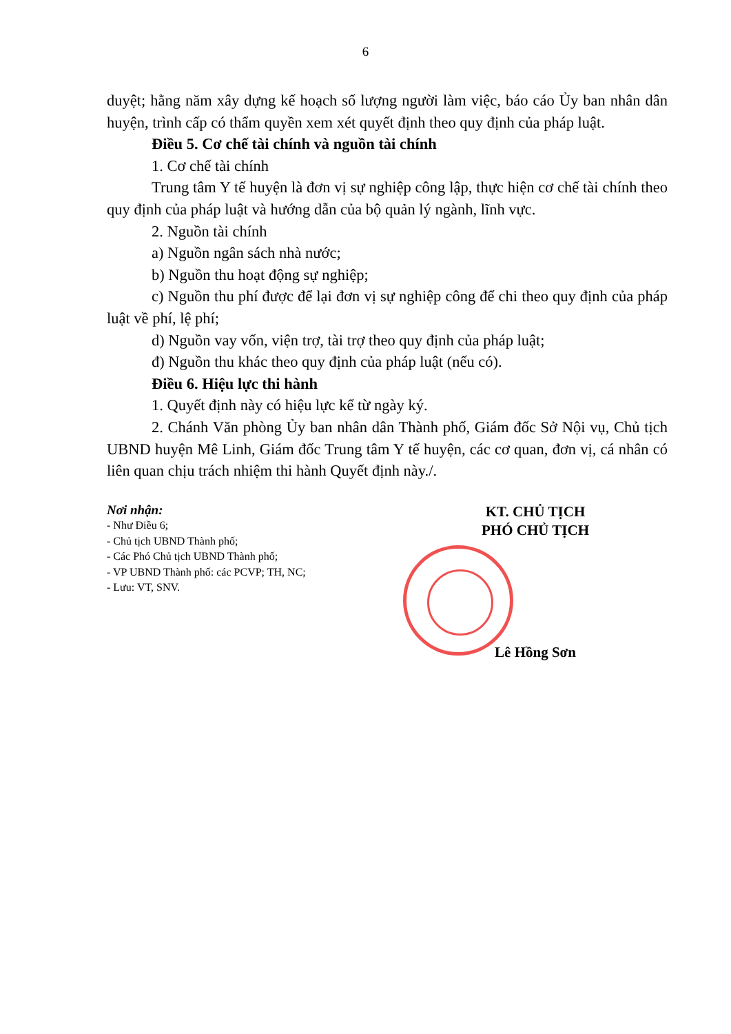6
duyệt; hằng năm xây dựng kế hoạch số lượng người làm việc, báo cáo Ủy ban nhân dân huyện, trình cấp có thẩm quyền xem xét quyết định theo quy định của pháp luật.
Điều 5. Cơ chế tài chính và nguồn tài chính
1. Cơ chế tài chính
Trung tâm Y tế huyện là đơn vị sự nghiệp công lập, thực hiện cơ chế tài chính theo quy định của pháp luật và hướng dẫn của bộ quản lý ngành, lĩnh vực.
2. Nguồn tài chính
a) Nguồn ngân sách nhà nước;
b) Nguồn thu hoạt động sự nghiệp;
c) Nguồn thu phí được để lại đơn vị sự nghiệp công để chi theo quy định của pháp luật về phí, lệ phí;
d) Nguồn vay vốn, viện trợ, tài trợ theo quy định của pháp luật;
đ) Nguồn thu khác theo quy định của pháp luật (nếu có).
Điều 6. Hiệu lực thi hành
1. Quyết định này có hiệu lực kể từ ngày ký.
2. Chánh Văn phòng Ủy ban nhân dân Thành phố, Giám đốc Sở Nội vụ, Chủ tịch UBND huyện Mê Linh, Giám đốc Trung tâm Y tế huyện, các cơ quan, đơn vị, cá nhân có liên quan chịu trách nhiệm thi hành Quyết định này./.
Nơi nhận:
- Như Điều 6;
- Chủ tịch UBND Thành phố;
- Các Phó Chủ tịch UBND Thành phố;
- VP UBND Thành phố: các PCVP; TH, NC;
- Lưu: VT, SNV.
KT. CHỦ TỊCH
PHÓ CHỦ TỊCH
Lê Hồng Sơn